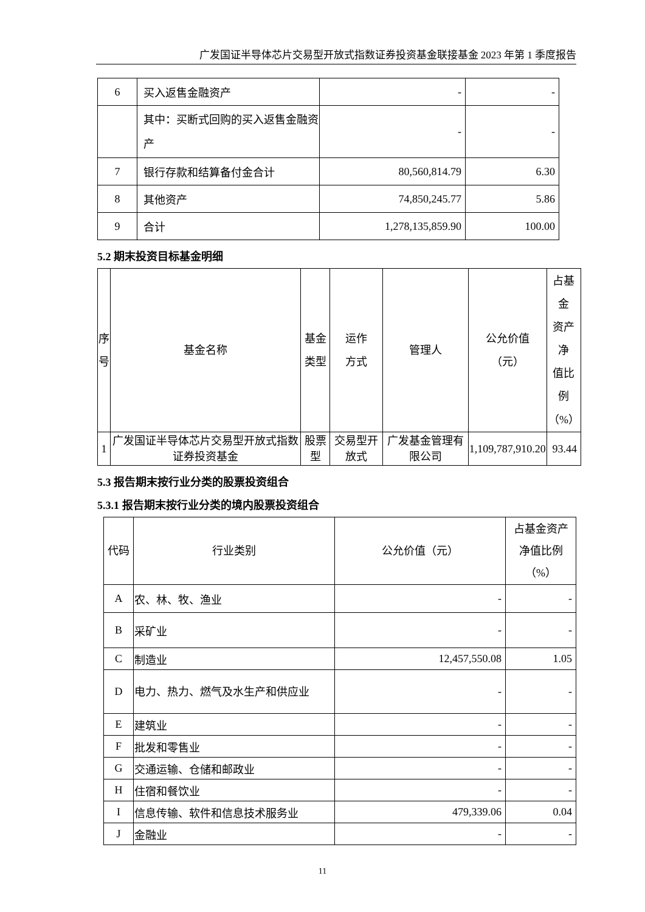广发国证半导体芯片交易型开放式指数证券投资基金联接基金 2023 年第 1 季度报告
| 6 | 买入返售金融资产 | - | - |
| | 其中：买断式回购的买入返售金融资产 | - | - |
| 7 | 银行存款和结算备付金合计 | 80,560,814.79 | 6.30 |
| 8 | 其他资产 | 74,850,245.77 | 5.86 |
| 9 | 合计 | 1,278,135,859.90 | 100.00 |
5.2 期末投资目标基金明细
| 序 号 | 基金名称 | 基金 类型 | 运作 方式 | 管理人 | 公允价值 （元） | 占基金 资产净 值比例 （%） |
| --- | --- | --- | --- | --- | --- | --- |
| 1 | 广发国证半导体芯片交易型开放式指数证券投资基金 | 股票型 | 交易型开放式 | 广发基金管理有限公司 | 1,109,787,910.20 | 93.44 |
5.3 报告期末按行业分类的股票投资组合
5.3.1 报告期末按行业分类的境内股票投资组合
| 代码 | 行业类别 | 公允价值（元） | 占基金资产 净值比例 （%） |
| --- | --- | --- | --- |
| A | 农、林、牧、渔业 | - | - |
| B | 采矿业 | - | - |
| C | 制造业 | 12,457,550.08 | 1.05 |
| D | 电力、热力、燃气及水生产和供应业 | - | - |
| E | 建筑业 | - | - |
| F | 批发和零售业 | - | - |
| G | 交通运输、仓储和邮政业 | - | - |
| H | 住宿和餐饮业 | - | - |
| I | 信息传输、软件和信息技术服务业 | 479,339.06 | 0.04 |
| J | 金融业 | - | - |
11